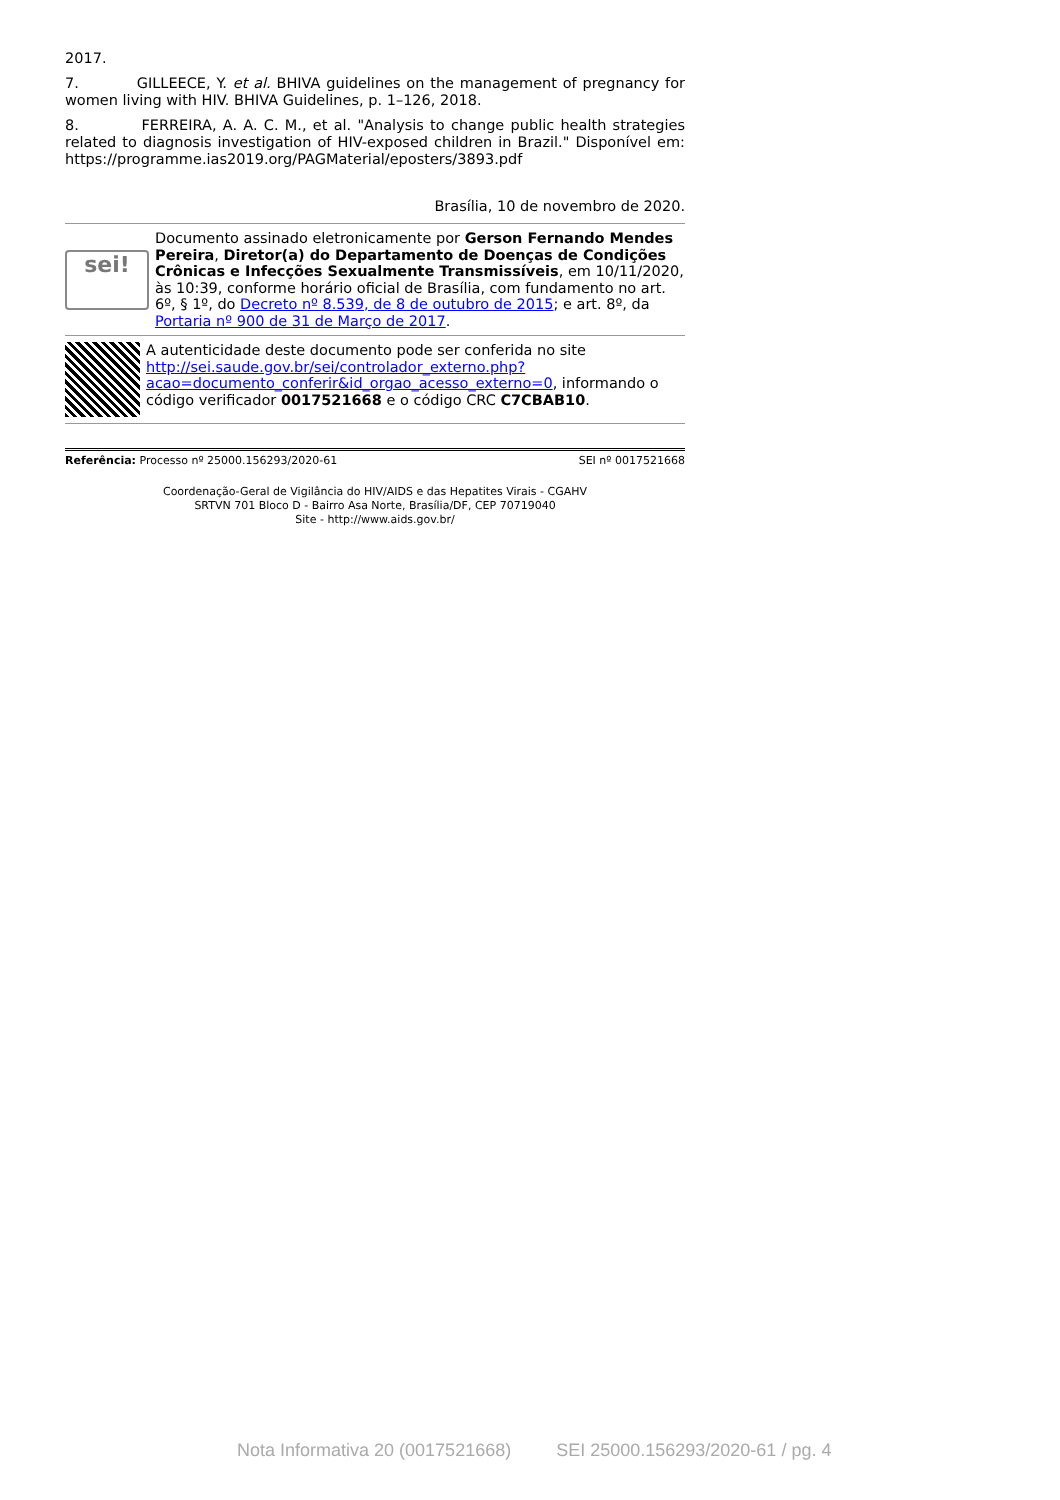2017.
7. GILLEECE, Y. et al. BHIVA guidelines on the management of pregnancy for women living with HIV. BHIVA Guidelines, p. 1–126, 2018.
8. FERREIRA, A. A. C. M., et al. "Analysis to change public health strategies related to diagnosis investigation of HIV-exposed children in Brazil." Disponível em: https://programme.ias2019.org/PAGMaterial/eposters/3893.pdf
Brasília, 10 de novembro de 2020.
sei!
Documento assinado eletronicamente por Gerson Fernando Mendes Pereira, Diretor(a) do Departamento de Doenças de Condições Crônicas e Infecções Sexualmente Transmissíveis, em 10/11/2020, às 10:39, conforme horário oficial de Brasília, com fundamento no art. 6º, § 1º, do Decreto nº 8.539, de 8 de outubro de 2015; e art. 8º, da Portaria nº 900 de 31 de Março de 2017.
A autenticidade deste documento pode ser conferida no site http://sei.saude.gov.br/sei/controlador_externo.php?acao=documento_conferir&id_orgao_acesso_externo=0, informando o código verificador 0017521668 e o código CRC C7CBAB10.
Referência: Processo nº 25000.156293/2020-61 SEI nº 0017521668
Coordenação-Geral de Vigilância do HIV/AIDS e das Hepatites Virais - CGAHV
SRTVN 701 Bloco D - Bairro Asa Norte, Brasília/DF, CEP 70719040
Site - http://www.aids.gov.br/
Nota Informativa 20 (0017521668) SEI 25000.156293/2020-61 / pg. 4